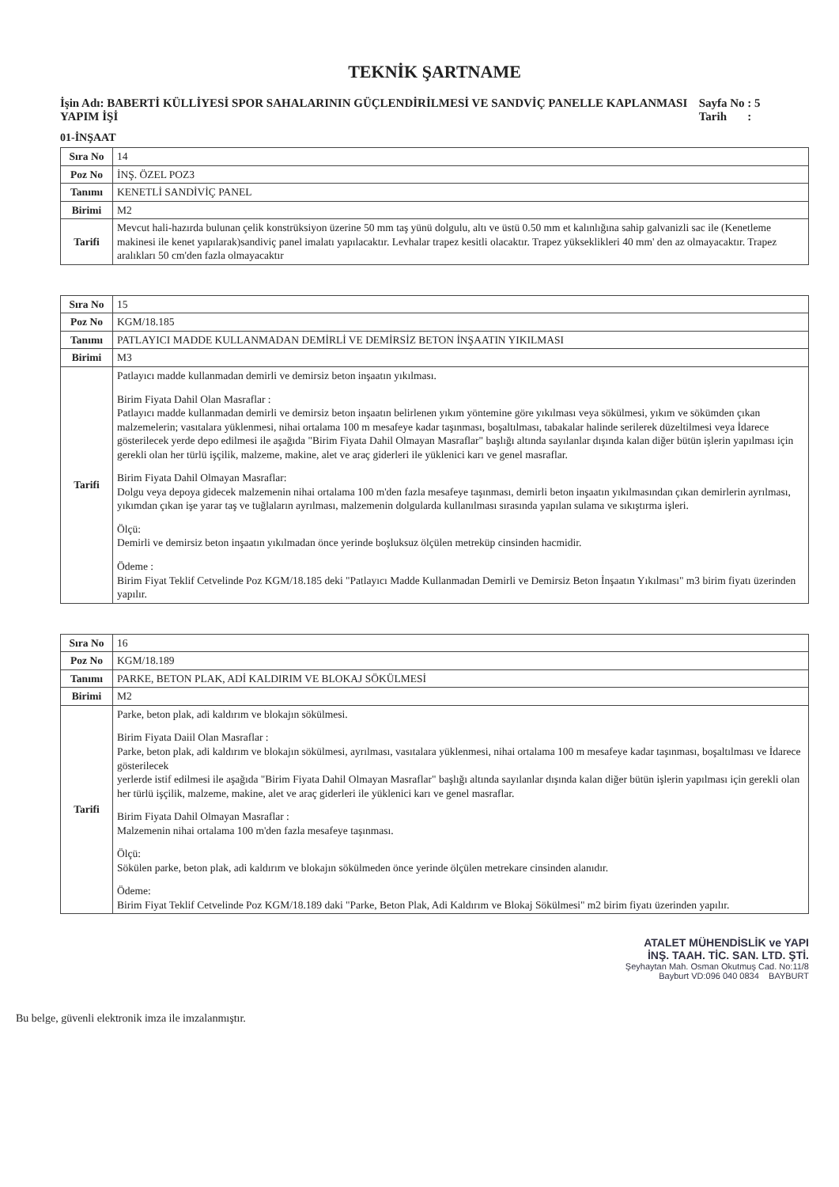TEKNİK ŞARTNAME
İşin Adı: BABERTİ KÜLLİYESİ SPOR SAHALARININ GÜÇLENDİRİLMESİ VE SANDVİÇ PANELLE KAPLANMASI YAPIM İŞİ
Sayfa No : 5
Tarih :
01-İNŞAAT
| Sıra No | 14 |
| Poz No | İNŞ. ÖZEL POZ3 |
| Tanımı | KENETLİ SANDİVİÇ PANEL |
| Birimi | M2 |
| Tarifi | Mevcut hali-hazırda bulunan çelik konstrüksiyon üzerine 50 mm taş yünü dolgulu, altı ve üstü 0.50 mm et kalınlığına sahip galvanizli sac ile (Kenetleme makinesi ile kenet yapılarak)sandiviç panel imalatı yapılacaktır. Levhalar trapez kesitli olacaktır. Trapez yükseklikleri 40 mm' den az olmayacaktır. Trapez aralıkları 50 cm'den fazla olmayacaktır |
| Sıra No | 15 |
| Poz No | KGM/18.185 |
| Tanımı | PATLAYICI MADDE KULLANMADAN DEMİRLİ VE DEMİRSİZ BETON İNŞAATIN YIKILMASI |
| Birimi | M3 |
| Tarifi | Patlayıcı madde kullanmadan demirli ve demirsiz beton inşaatın yıkılması. Birim Fiyata Dahil Olan Masraflar : Patlayıcı madde kullanmadan demirli ve demirsiz beton inşaatın belirlenen yıkım yöntemine göre yıkılması veya sökülmesi, yıkım ve sökümden çıkan malzemelerin; vasıtalara yüklenmesi, nihai ortalama 100 m mesafeye kadar taşınması, boşaltılması, tabakalar halinde serilerek düzeltilmesi veya İdarece gösterilecek yerde depo edilmesi ile aşağıda "Birim Fiyata Dahil Olmayan Masraflar" başlığı altında sayılanlar dışında kalan diğer bütün işlerin yapılması için gerekli olan her türlü işçilik, malzeme, makine, alet ve araç giderleri ile yüklenici karı ve genel masraflar. Birim Fiyata Dahil Olmayan Masraflar: Dolgu veya depoya gidecek malzemenin nihai ortalama 100 m'den fazla mesafeye taşınması, demirli beton inşaatın yıkılmasından çıkan demirlerin ayrılması, yıkımdan çıkan işe yarar taş ve tuğlaların ayrılması, malzemenin dolgularda kullanılması sırasında yapılan sulama ve sıkıştırma işleri. Ölçü: Demirli ve demirsiz beton inşaatın yıkılmadan önce yerinde boşluksuz ölçülen metreküp cinsinden hacmidir. Ödeme : Birim Fiyat Teklif Cetvelinde Poz KGM/18.185 deki "Patlayıcı Madde Kullanmadan Demirli ve Demirsiz Beton İnşaatın Yıkılması" m3 birim fiyatı üzerinden yapılır. |
| Sıra No | 16 |
| Poz No | KGM/18.189 |
| Tanımı | PARKE, BETON PLAK, ADİ KALDIRIM VE BLOKAJ SÖKÜLMESİ |
| Birimi | M2 |
| Tarifi | Parke, beton plak, adi kaldırım ve blokajın sökülmesi. Birim Fiyata Daiil Olan Masraflar : Parke, beton plak, adi kaldırım ve blokajın sökülmesi, ayrılması, vasıtalara yüklenmesi, nihai ortalama 100 m mesafeye kadar taşınması, boşaltılması ve İdarece gösterilecek yerlerde istif edilmesi ile aşağıda "Birim Fiyata Dahil Olmayan Masraflar" başlığı altında sayılanlar dışında kalan diğer bütün işlerin yapılması için gerekli olan her türlü işçilik, malzeme, makine, alet ve araç giderleri ile yüklenici karı ve genel masraflar. Birim Fiyata Dahil Olmayan Masraflar : Malzemenin nihai ortalama 100 m'den fazla mesafeye taşınması. Ölçü: Sökülen parke, beton plak, adi kaldırım ve blokajın sökülmeden önce yerinde ölçülen metrekare cinsinden alanıdır. Ödeme: Birim Fiyat Teklif Cetvelinde Poz KGM/18.189 daki "Parke, Beton Plak, Adi Kaldırım ve Blokaj Sökülmesi" m2 birim fiyatı üzerinden yapılır. |
ATALET MÜHENDİSLİK ve YAPI
İNŞ. TAAH. TİC. SAN. LTD. ŞTİ.
Şeyhaytan Mah. Osman Okutmuş Cad. No:11/8
Bayburt VD:096 040 0834 BAYBURT
Bu belge, güvenli elektronik imza ile imzalanmıştır.